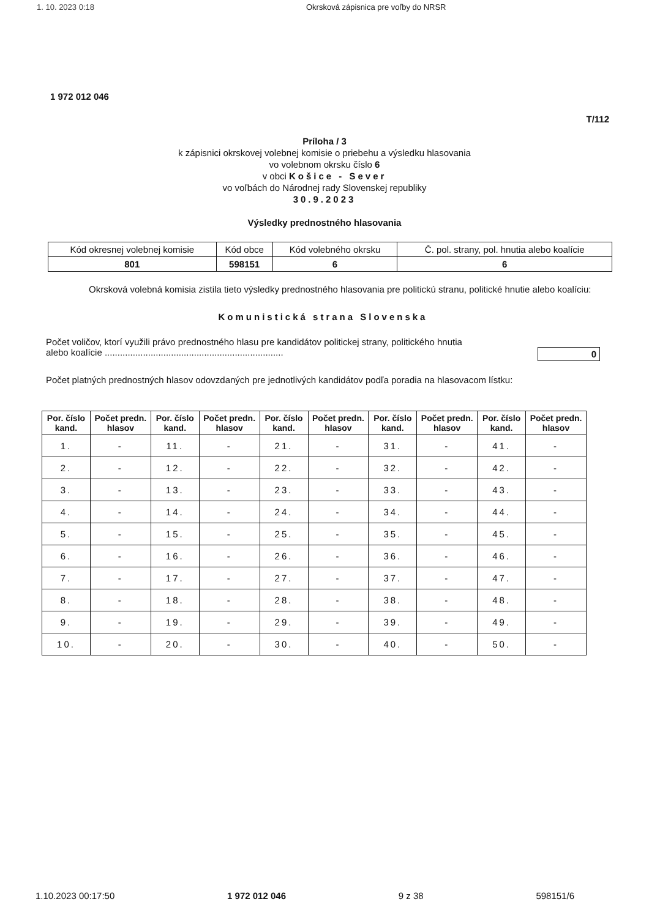1. 10. 2023 0:18 Okrsková zápisnica pre voľby do NRSR
1 972 012 046
T/112
Príloha / 3
k zápisnici okrskovej volebnej komisie o priebehu a výsledku hlasovania
vo volebnom okrsku číslo 6
v obci Košice - Sever
vo voľbách do Národnej rady Slovenskej republiky
30.9.2023
Výsledky prednostného hlasovania
| Kód okresnej volebnej komisie | Kód obce | Kód volebného okrsku | Č. pol. strany, pol. hnutia alebo koalície |
| 801 | 598151 | 6 | 6 |
Okrsková volebná komisia zistila tieto výsledky prednostného hlasovania pre politickú stranu, politické hnutie alebo koalíciu:
Komunistická strana Slovenska
Počet voličov, ktorí využili právo prednostného hlasu pre kandidátov politickej strany, politického hnutia
alebo koalície ...................................................................... 0
Počet platných prednostných hlasov odovzdaných pre jednotlivých kandidátov podľa poradia na hlasovacom lístku:
| Por. číslo kand. | Počet predn. hlasov | Por. číslo kand. | Počet predn. hlasov | Por. číslo kand. | Počet predn. hlasov | Por. číslo kand. | Počet predn. hlasov | Por. číslo kand. | Počet predn. hlasov |
| --- | --- | --- | --- | --- | --- | --- | --- | --- | --- |
| 1. | - | 11. | - | 21. | - | 31. | - | 41. | - |
| 2. | - | 12. | - | 22. | - | 32. | - | 42. | - |
| 3. | - | 13. | - | 23. | - | 33. | - | 43. | - |
| 4. | - | 14. | - | 24. | - | 34. | - | 44. | - |
| 5. | - | 15. | - | 25. | - | 35. | - | 45. | - |
| 6. | - | 16. | - | 26. | - | 36. | - | 46. | - |
| 7. | - | 17. | - | 27. | - | 37. | - | 47. | - |
| 8. | - | 18. | - | 28. | - | 38. | - | 48. | - |
| 9. | - | 19. | - | 29. | - | 39. | - | 49. | - |
| 10. | - | 20. | - | 30. | - | 40. | - | 50. | - |
1.10.2023 00:17:50 1 972 012 046 9 z 38 598151/6